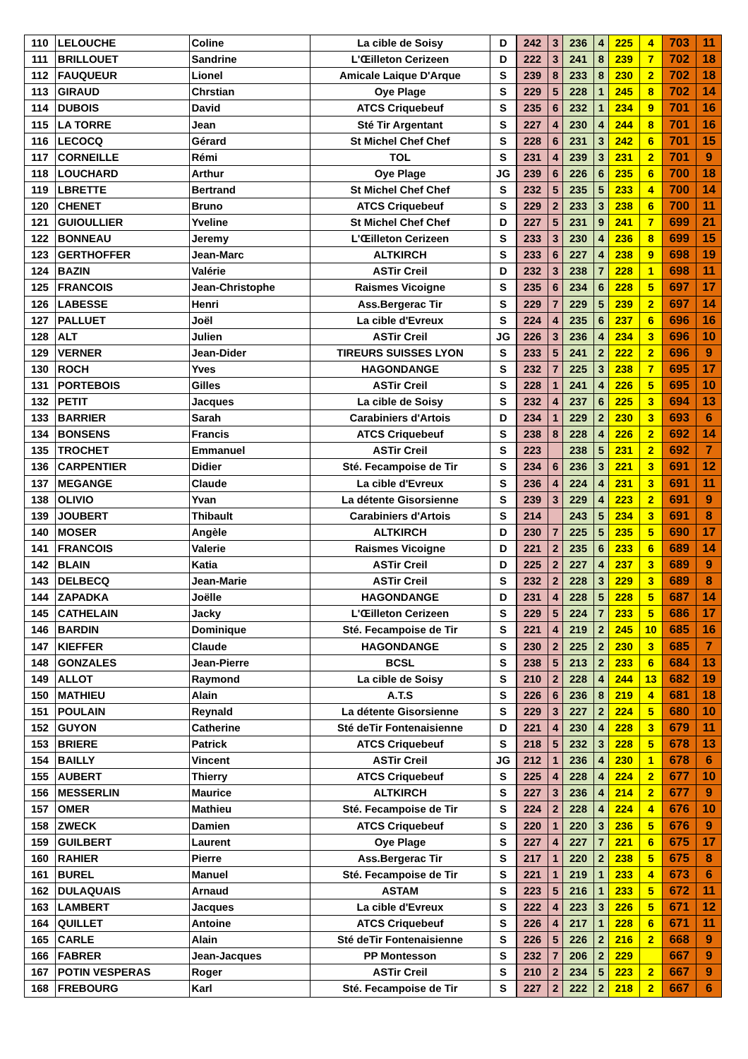| 110 | LELOUCHE | Coline | La cible de Soisy | D | 242 | 3 | 236 | 4 | 225 | 4 | 703 | 11 |
| 111 | BRILLOUET | Sandrine | L'Œilleton Cerizeen | D | 222 | 3 | 241 | 8 | 239 | 7 | 702 | 18 |
| 112 | FAUQUEUR | Lionel | Amicale Laique D'Arque | S | 239 | 8 | 233 | 8 | 230 | 2 | 702 | 18 |
| 113 | GIRAUD | Chrstian | Oye Plage | S | 229 | 5 | 228 | 1 | 245 | 8 | 702 | 14 |
| 114 | DUBOIS | David | ATCS Criquebeuf | S | 235 | 6 | 232 | 1 | 234 | 9 | 701 | 16 |
| 115 | LA TORRE | Jean | Sté Tir Argentant | S | 227 | 4 | 230 | 4 | 244 | 8 | 701 | 16 |
| 116 | LECOCQ | Gérard | St Michel Chef Chef | S | 228 | 6 | 231 | 3 | 242 | 6 | 701 | 15 |
| 117 | CORNEILLE | Rémi | TOL | S | 231 | 4 | 239 | 3 | 231 | 2 | 701 | 9 |
| 118 | LOUCHARD | Arthur | Oye Plage | JG | 239 | 6 | 226 | 6 | 235 | 6 | 700 | 18 |
| 119 | LBRETTE | Bertrand | St Michel Chef Chef | S | 232 | 5 | 235 | 5 | 233 | 4 | 700 | 14 |
| 120 | CHENET | Bruno | ATCS Criquebeuf | S | 229 | 2 | 233 | 3 | 238 | 6 | 700 | 11 |
| 121 | GUIOULLIER | Yveline | St Michel Chef Chef | D | 227 | 5 | 231 | 9 | 241 | 7 | 699 | 21 |
| 122 | BONNEAU | Jeremy | L'Œilleton Cerizeen | S | 233 | 3 | 230 | 4 | 236 | 8 | 699 | 15 |
| 123 | GERTHOFFER | Jean-Marc | ALTKIRCH | S | 233 | 6 | 227 | 4 | 238 | 9 | 698 | 19 |
| 124 | BAZIN | Valérie | ASTir Creil | D | 232 | 3 | 238 | 7 | 228 | 1 | 698 | 11 |
| 125 | FRANCOIS | Jean-Christophe | Raismes Vicoigne | S | 235 | 6 | 234 | 6 | 228 | 5 | 697 | 17 |
| 126 | LABESSE | Henri | Ass.Bergerac Tir | S | 229 | 7 | 229 | 5 | 239 | 2 | 697 | 14 |
| 127 | PALLUET | Joël | La cible d'Evreux | S | 224 | 4 | 235 | 6 | 237 | 6 | 696 | 16 |
| 128 | ALT | Julien | ASTir Creil | JG | 226 | 3 | 236 | 4 | 234 | 3 | 696 | 10 |
| 129 | VERNER | Jean-Dider | TIREURS SUISSES LYON | S | 233 | 5 | 241 | 2 | 222 | 2 | 696 | 9 |
| 130 | ROCH | Yves | HAGONDANGE | S | 232 | 7 | 225 | 3 | 238 | 7 | 695 | 17 |
| 131 | PORTEBOIS | Gilles | ASTir Creil | S | 228 | 1 | 241 | 4 | 226 | 5 | 695 | 10 |
| 132 | PETIT | Jacques | La cible de Soisy | S | 232 | 4 | 237 | 6 | 225 | 3 | 694 | 13 |
| 133 | BARRIER | Sarah | Carabiniers d'Artois | D | 234 | 1 | 229 | 2 | 230 | 3 | 693 | 6 |
| 134 | BONSENS | Francis | ATCS Criquebeuf | S | 238 | 8 | 228 | 4 | 226 | 2 | 692 | 14 |
| 135 | TROCHET | Emmanuel | ASTir Creil | S | 223 | | 238 | 5 | 231 | 2 | 692 | 7 |
| 136 | CARPENTIER | Didier | Sté. Fecampoise de Tir | S | 234 | 6 | 236 | 3 | 221 | 3 | 691 | 12 |
| 137 | MEGANGE | Claude | La cible d'Evreux | S | 236 | 4 | 224 | 4 | 231 | 3 | 691 | 11 |
| 138 | OLIVIO | Yvan | La détente Gisorsienne | S | 239 | 3 | 229 | 4 | 223 | 2 | 691 | 9 |
| 139 | JOUBERT | Thibault | Carabiniers d'Artois | S | 214 | | 243 | 5 | 234 | 3 | 691 | 8 |
| 140 | MOSER | Angèle | ALTKIRCH | D | 230 | 7 | 225 | 5 | 235 | 5 | 690 | 17 |
| 141 | FRANCOIS | Valerie | Raismes Vicoigne | D | 221 | 2 | 235 | 6 | 233 | 6 | 689 | 14 |
| 142 | BLAIN | Katia | ASTir Creil | D | 225 | 2 | 227 | 4 | 237 | 3 | 689 | 9 |
| 143 | DELBECQ | Jean-Marie | ASTir Creil | S | 232 | 2 | 228 | 3 | 229 | 3 | 689 | 8 |
| 144 | ZAPADKA | Joëlle | HAGONDANGE | D | 231 | 4 | 228 | 5 | 228 | 5 | 687 | 14 |
| 145 | CATHELAIN | Jacky | L'Œilleton Cerizeen | S | 229 | 5 | 224 | 7 | 233 | 5 | 686 | 17 |
| 146 | BARDIN | Dominique | Sté. Fecampoise de Tir | S | 221 | 4 | 219 | 2 | 245 | 10 | 685 | 16 |
| 147 | KIEFFER | Claude | HAGONDANGE | S | 230 | 2 | 225 | 2 | 230 | 3 | 685 | 7 |
| 148 | GONZALES | Jean-Pierre | BCSL | S | 238 | 5 | 213 | 2 | 233 | 6 | 684 | 13 |
| 149 | ALLOT | Raymond | La cible de Soisy | S | 210 | 2 | 228 | 4 | 244 | 13 | 682 | 19 |
| 150 | MATHIEU | Alain | A.T.S | S | 226 | 6 | 236 | 8 | 219 | 4 | 681 | 18 |
| 151 | POULAIN | Reynald | La détente Gisorsienne | S | 229 | 3 | 227 | 2 | 224 | 5 | 680 | 10 |
| 152 | GUYON | Catherine | Sté deTir Fontenaisienne | D | 221 | 4 | 230 | 4 | 228 | 3 | 679 | 11 |
| 153 | BRIERE | Patrick | ATCS Criquebeuf | S | 218 | 5 | 232 | 3 | 228 | 5 | 678 | 13 |
| 154 | BAILLY | Vincent | ASTir Creil | JG | 212 | 1 | 236 | 4 | 230 | 1 | 678 | 6 |
| 155 | AUBERT | Thierry | ATCS Criquebeuf | S | 225 | 4 | 228 | 4 | 224 | 2 | 677 | 10 |
| 156 | MESSERLIN | Maurice | ALTKIRCH | S | 227 | 3 | 236 | 4 | 214 | 2 | 677 | 9 |
| 157 | OMER | Mathieu | Sté. Fecampoise de Tir | S | 224 | 2 | 228 | 4 | 224 | 4 | 676 | 10 |
| 158 | ZWECK | Damien | ATCS Criquebeuf | S | 220 | 1 | 220 | 3 | 236 | 5 | 676 | 9 |
| 159 | GUILBERT | Laurent | Oye Plage | S | 227 | 4 | 227 | 7 | 221 | 6 | 675 | 17 |
| 160 | RAHIER | Pierre | Ass.Bergerac Tir | S | 217 | 1 | 220 | 2 | 238 | 5 | 675 | 8 |
| 161 | BUREL | Manuel | Sté. Fecampoise de Tir | S | 221 | 1 | 219 | 1 | 233 | 4 | 673 | 6 |
| 162 | DULAQUAIS | Arnaud | ASTAM | S | 223 | 5 | 216 | 1 | 233 | 5 | 672 | 11 |
| 163 | LAMBERT | Jacques | La cible d'Evreux | S | 222 | 4 | 223 | 3 | 226 | 5 | 671 | 12 |
| 164 | QUILLET | Antoine | ATCS Criquebeuf | S | 226 | 4 | 217 | 1 | 228 | 6 | 671 | 11 |
| 165 | CARLE | Alain | Sté deTir Fontenaisienne | S | 226 | 5 | 226 | 2 | 216 | 2 | 668 | 9 |
| 166 | FABRER | Jean-Jacques | PP Montesson | S | 232 | 7 | 206 | 2 | 229 | | 667 | 9 |
| 167 | POTIN VESPERAS | Roger | ASTir Creil | S | 210 | 2 | 234 | 5 | 223 | 2 | 667 | 9 |
| 168 | FREBOURG | Karl | Sté. Fecampoise de Tir | S | 227 | 2 | 222 | 2 | 218 | 2 | 667 | 6 |